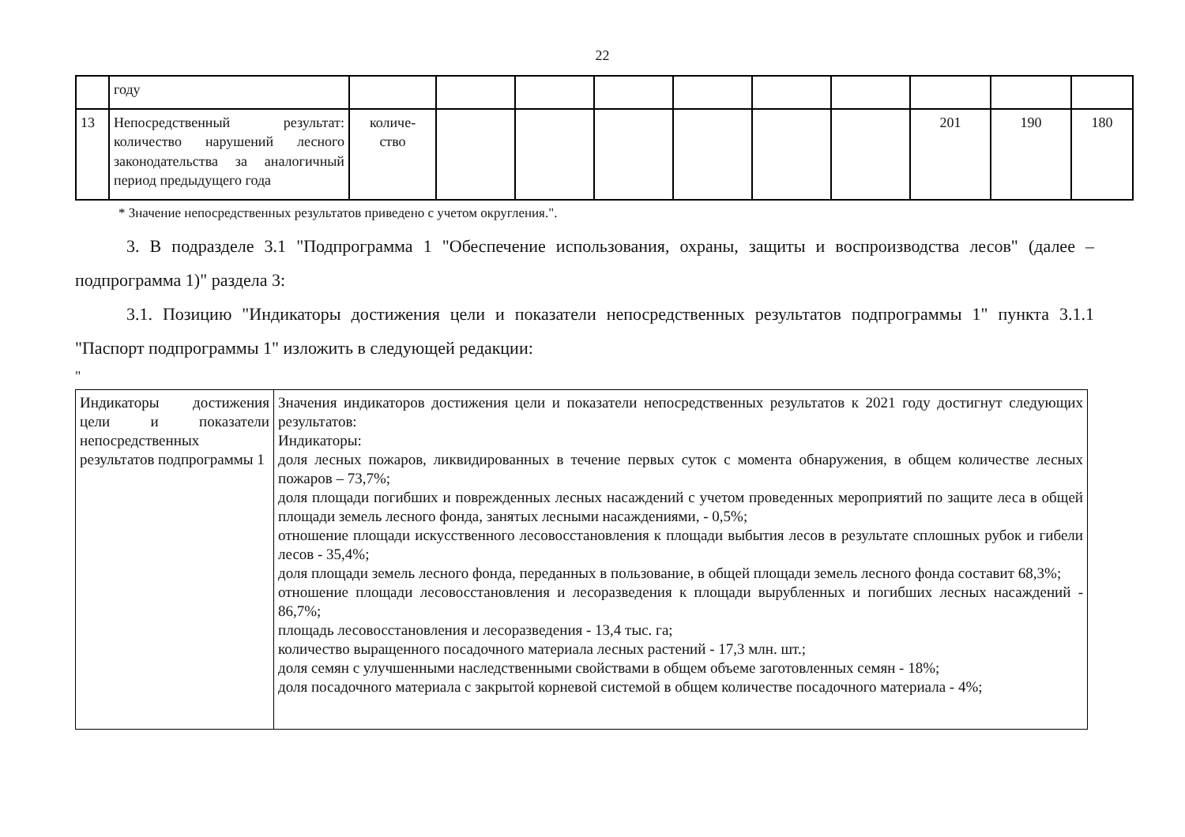22
| | году | | | | | | | | | | |
| 13 | Непосредственный результат: количество нарушений лесного законодательства за аналогичный период предыдущего года | количе- ство | | | | | | | 201 | 190 | 180 |
* Значение непосредственных результатов приведено с учетом округления.".
3. В подразделе 3.1 "Подпрограмма 1 "Обеспечение использования, охраны, защиты и воспроизводства лесов" (далее – подпрограмма 1)" раздела 3:
3.1. Позицию "Индикаторы достижения цели и показатели непосредственных результатов подпрограммы 1" пункта 3.1.1 "Паспорт подпрограммы 1" изложить в следующей редакции:
"
| Индикаторы достижения цели и показатели непосредственных результатов подпрограммы 1 | Значения индикаторов достижения цели и показатели непосредственных результатов к 2021 году достигнут следующих результатов: Индикаторы: доля лесных пожаров, ликвидированных в течение первых суток с момента обнаружения, в общем количестве лесных пожаров – 73,7%; доля площади погибших и поврежденных лесных насаждений с учетом проведенных мероприятий по защите леса в общей площади земель лесного фонда, занятых лесными насаждениями, - 0,5%; отношение площади искусственного лесовосстановления к площади выбытия лесов в результате сплошных рубок и гибели лесов - 35,4%; доля площади земель лесного фонда, переданных в пользование, в общей площади земель лесного фонда составит 68,3%; отношение площади лесовосстановления и лесоразведения к площади вырубленных и погибших лесных насаждений - 86,7%; площадь лесовосстановления и лесоразведения - 13,4 тыс. га; количество выращенного посадочного материала лесных растений - 17,3 млн. шт.; доля семян с улучшенными наследственными свойствами в общем объеме заготовленных семян - 18%; доля посадочного материала с закрытой корневой системой в общем количестве посадочного материала - 4%; |